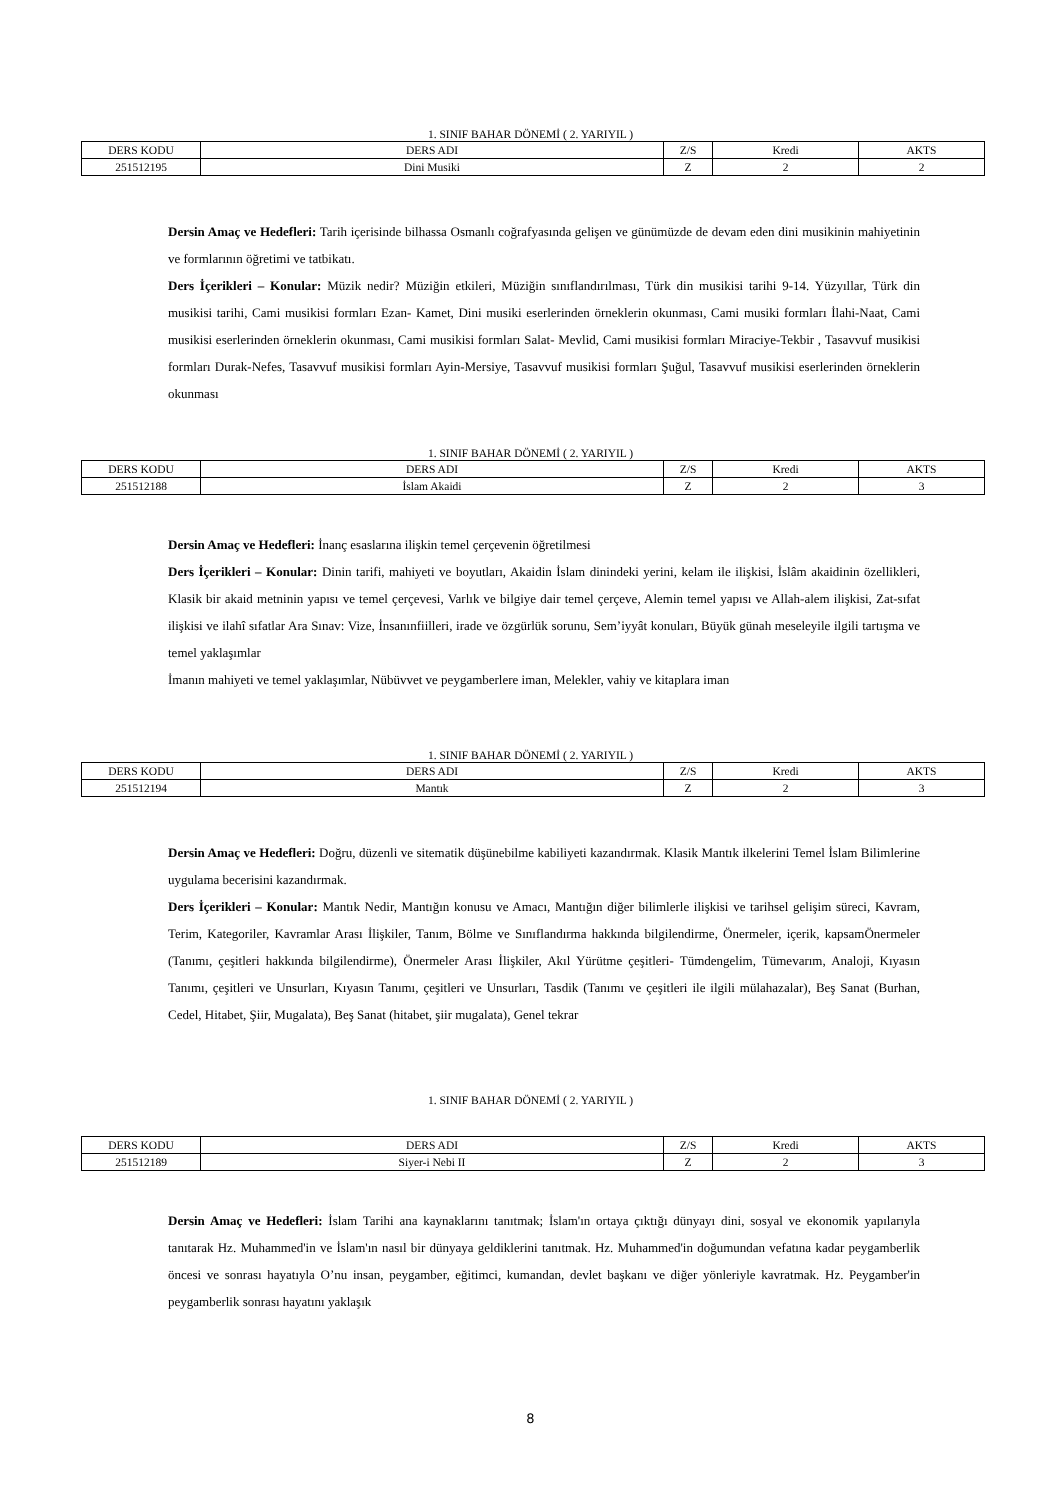1. SINIF BAHAR DÖNEMİ ( 2. YARIYIL )
| DERS KODU | DERS ADI | Z/S | Kredi | AKTS |
| --- | --- | --- | --- | --- |
| 251512195 | Dini Musiki | Z | 2 | 2 |
Dersin Amaç ve Hedefleri: Tarih içerisinde bilhassa Osmanlı coğrafyasında gelişen ve günümüzde de devam eden dini musikinin mahiyetinin ve formlarının öğretimi ve tatbikatı.
Ders İçerikleri – Konular: Müzik nedir? Müziğin etkileri, Müziğin sınıflandırılması, Türk din musikisi tarihi 9-14. Yüzyıllar, Türk din musikisi tarihi, Cami musikisi formları Ezan- Kamet, Dini musiki eserlerinden örneklerin okunması, Cami musiki formları İlahi-Naat, Cami musikisi eserlerinden örneklerin okunması, Cami musikisi formları Salat- Mevlid, Cami musikisi formları Miraciye-Tekbir , Tasavvuf musikisi formları Durak-Nefes, Tasavvuf musikisi formları Ayin-Mersiye, Tasavvuf musikisi formları Şuğul, Tasavvuf musikisi eserlerinden örneklerin okunması
1. SINIF BAHAR DÖNEMİ ( 2. YARIYIL )
| DERS KODU | DERS ADI | Z/S | Kredi | AKTS |
| --- | --- | --- | --- | --- |
| 251512188 | İslam Akaidi | Z | 2 | 3 |
Dersin Amaç ve Hedefleri: İnanç esaslarına ilişkin temel çerçevenin öğretilmesi
Ders İçerikleri – Konular: Dinin tarifi, mahiyeti ve boyutları, Akaidin İslam dinindeki yerini, kelam ile ilişkisi, İslâm akaidinin özellikleri, Klasik bir akaid metninin yapısı ve temel çerçevesi, Varlık ve bilgiye dair temel çerçeve, Alemin temel yapısı ve Allah-alem ilişkisi, Zat-sıfat ilişkisi ve ilahî sıfatlar Ara Sınav: Vize, İnsanınfiilleri, irade ve özgürlük sorunu, Sem’iyyât konuları, Büyük günah meseleyile ilgili tartışma ve temel yaklaşımlar
İmanın mahiyeti ve temel yaklaşımlar, Nübüvvet ve peygamberlere iman, Melekler, vahiy ve kitaplara iman
1. SINIF BAHAR DÖNEMİ ( 2. YARIYIL )
| DERS KODU | DERS ADI | Z/S | Kredi | AKTS |
| --- | --- | --- | --- | --- |
| 251512194 | Mantık | Z | 2 | 3 |
Dersin Amaç ve Hedefleri: Doğru, düzenli ve sitematik düşünebilme kabiliyeti kazandırmak. Klasik Mantık ilkelerini Temel İslam Bilimlerine uygulama becerisini kazandırmak.
Ders İçerikleri – Konular: Mantık Nedir, Mantığın konusu ve Amacı, Mantığın diğer bilimlerle ilişkisi ve tarihsel gelişim süreci, Kavram, Terim, Kategoriler, Kavramlar Arası İlişkiler, Tanım, Bölme ve Sınıflandırma hakkında bilgilendirme, Önermeler, içerik, kapsamÖnermeler (Tanımı, çeşitleri hakkında bilgilendirme), Önermeler Arası İlişkiler, Akıl Yürütme çeşitleri- Tümdengelim, Tümevarım, Analoji, Kıyasın Tanımı, çeşitleri ve Unsurları, Kıyasın Tanımı, çeşitleri ve Unsurları, Tasdik (Tanımı ve çeşitleri ile ilgili mülahazalar), Beş Sanat (Burhan, Cedel, Hitabet, Şiir, Mugalata), Beş Sanat (hitabet, şiir mugalata), Genel tekrar
1. SINIF BAHAR DÖNEMİ ( 2. YARIYIL )
| DERS KODU | DERS ADI | Z/S | Kredi | AKTS |
| --- | --- | --- | --- | --- |
| 251512189 | Siyer-i Nebi II | Z | 2 | 3 |
Dersin Amaç ve Hedefleri: İslam Tarihi ana kaynaklarını tanıtmak; İslam'ın ortaya çıktığı dünyayı dini, sosyal ve ekonomik yapılarıyla tanıtarak Hz. Muhammed'in ve İslam'ın nasıl bir dünyaya geldiklerini tanıtmak. Hz. Muhammed'in doğumundan vefatına kadar peygamberlik öncesi ve sonrası hayatıyla O’nu insan, peygamber, eğitimci, kumandan, devlet başkanı ve diğer yönleriyle kavratmak. Hz. Peygamber'in peygamberlik sonrası hayatını yaklaşık
8